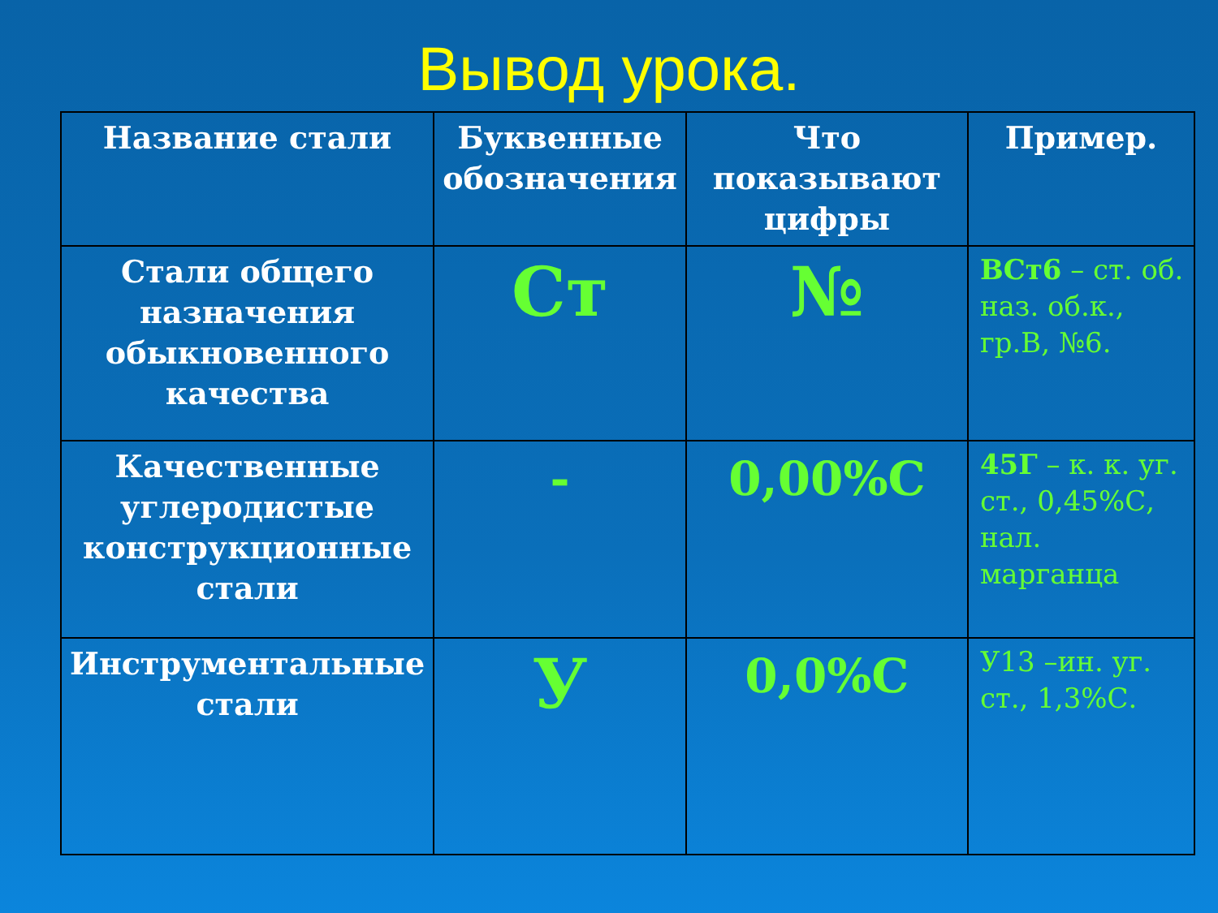Вывод урока.
| Название стали | Буквенные обозначения | Что показывают цифры | Пример. |
| --- | --- | --- | --- |
| Стали общего назначения обыкновенного качества | Ст | № | ВСт6 – ст. об. наз. об.к., гр.В, №6. |
| Качественные углеродистые конструкционные стали | - | 0,00%С | 45Г – к. к. уг. ст., 0,45%С, нал. марганца |
| Инструментальные стали | У | 0,0%С | У13 –ин. уг. ст., 1,3%С. |